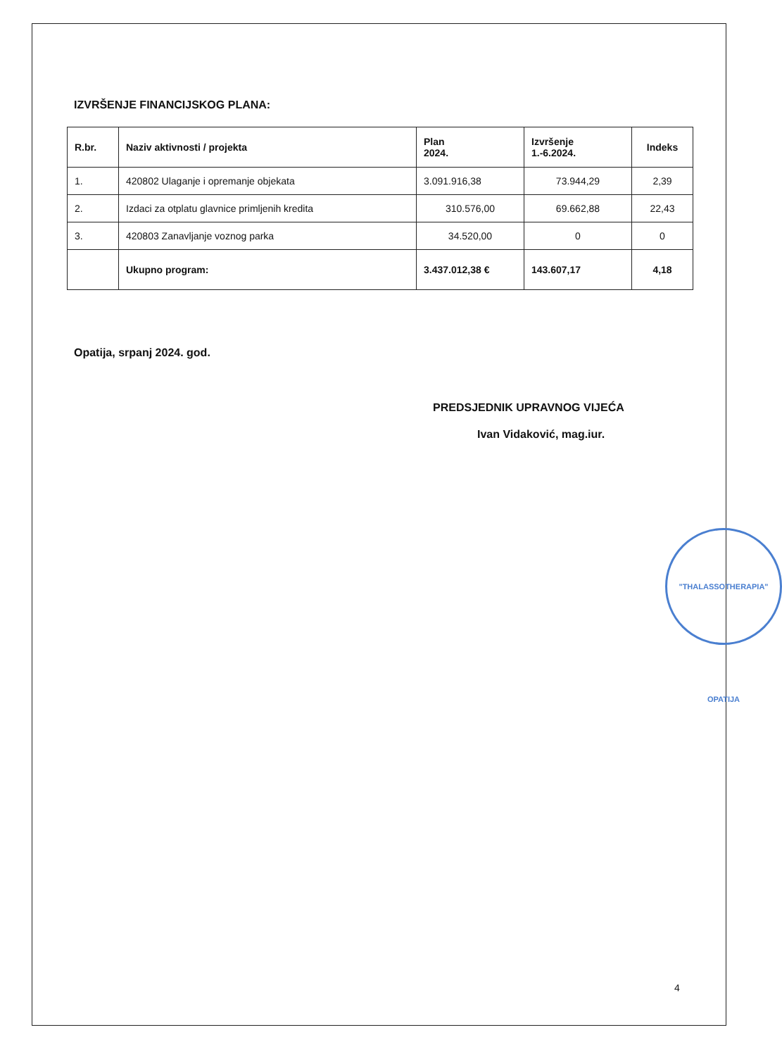IZVRŠENJE FINANCIJSKOG PLANA:
| R.br. | Naziv aktivnosti / projekta | Plan 2024. | Izvršenje 1.-6.2024. | Indeks |
| --- | --- | --- | --- | --- |
| 1. | 420802 Ulaganje i opremanje objekata | 3.091.916,38 | 73.944,29 | 2,39 |
| 2. | Izdaci za otplatu glavnice primljenih kredita | 310.576,00 | 69.662,88 | 22,43 |
| 3. | 420803 Zanavljanje voznog parka | 34.520,00 | 0 | 0 |
| | Ukupno program: | 3.437.012,38 € | 143.607,17 | 4,18 |
Opatija, srpanj 2024. god.
PREDSJEDNIK UPRAVNOG VIJEĆA
Ivan Vidaković, mag.iur.
"THALASSOTHERAPIA" OPATIJA
4